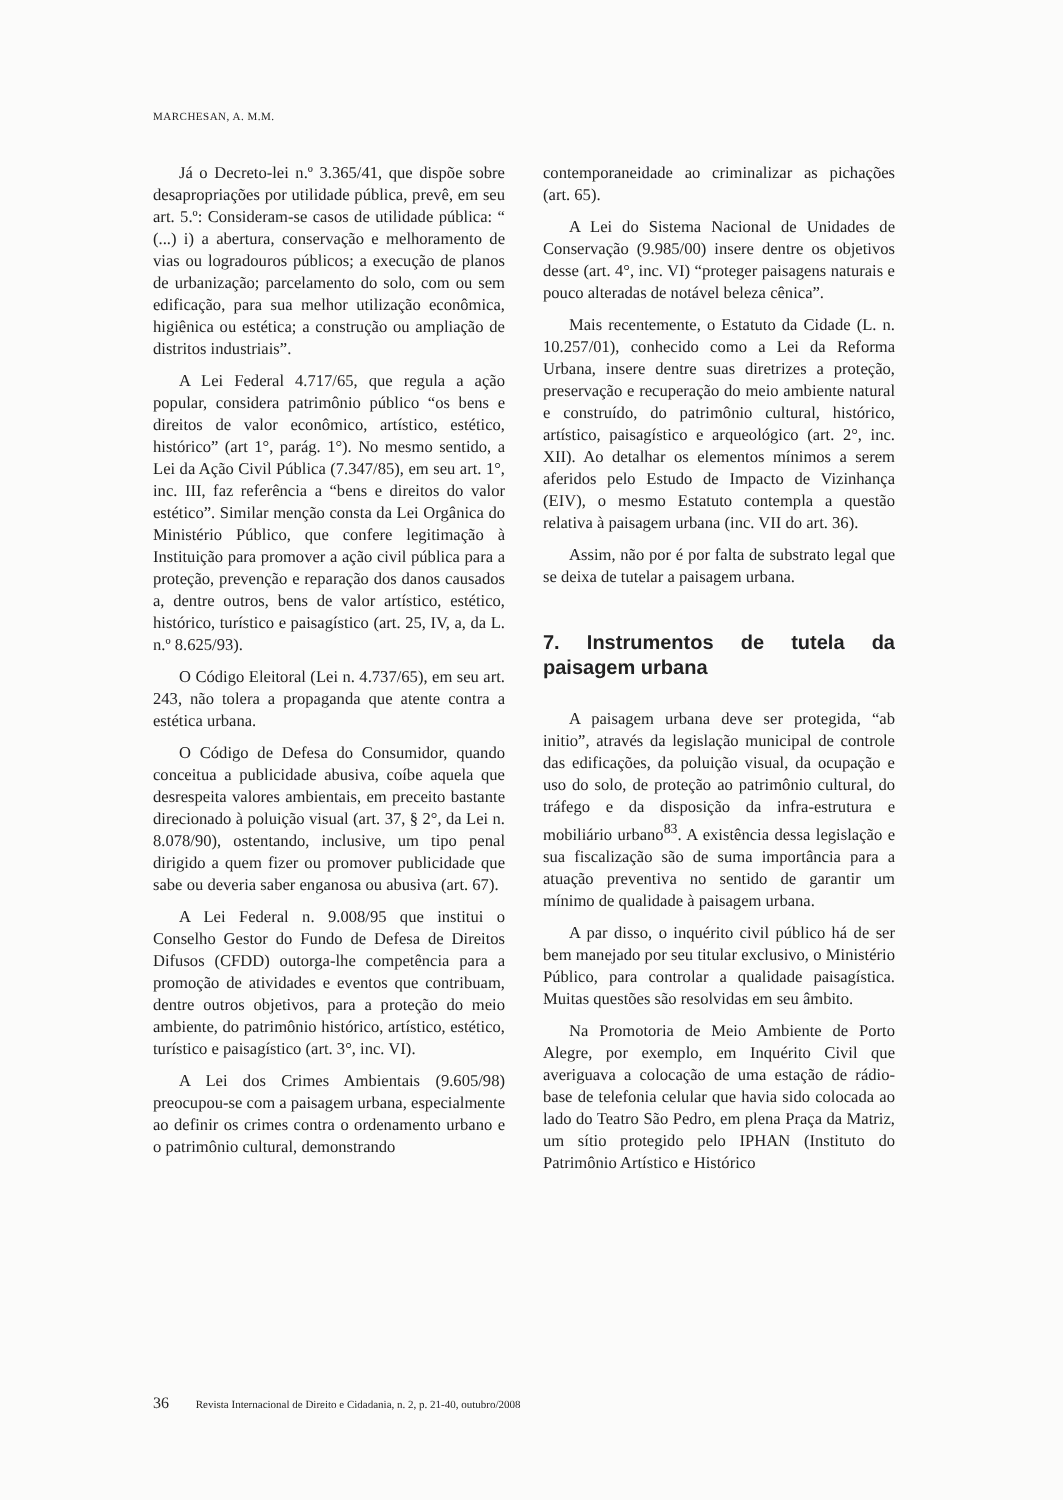MARCHESAN, A. M.M.
Já o Decreto-lei n.º 3.365/41, que dispõe sobre desapropriações por utilidade pública, prevê, em seu art. 5.º: Consideram-se casos de utilidade pública: “ (...) i) a abertura, conservação e melhoramento de vias ou logradouros públicos; a execução de planos de urbanização; parcelamento do solo, com ou sem edificação, para sua melhor utilização econômica, higiênica ou estética; a construção ou ampliação de distritos industriais”.
A Lei Federal 4.717/65, que regula a ação popular, considera patrimônio público “os bens e direitos de valor econômico, artístico, estético, histórico” (art 1°, parág. 1°). No mesmo sentido, a Lei da Ação Civil Pública (7.347/85), em seu art. 1°, inc. III, faz referência a “bens e direitos do valor estético”. Similar menção consta da Lei Orgânica do Ministério Público, que confere legitimação à Instituição para promover a ação civil pública para a proteção, prevenção e reparação dos danos causados a, dentre outros, bens de valor artístico, estético, histórico, turístico e paisagístico (art. 25, IV, a, da L. n.º 8.625/93).
O Código Eleitoral (Lei n. 4.737/65), em seu art. 243, não tolera a propaganda que atente contra a estética urbana.
O Código de Defesa do Consumidor, quando conceitua a publicidade abusiva, coíbe aquela que desrespeita valores ambientais, em preceito bastante direcionado à poluição visual (art. 37, § 2°, da Lei n. 8.078/90), ostentando, inclusive, um tipo penal dirigido a quem fizer ou promover publicidade que sabe ou deveria saber enganosa ou abusiva (art. 67).
A Lei Federal n. 9.008/95 que institui o Conselho Gestor do Fundo de Defesa de Direitos Difusos (CFDD) outorga-lhe competência para a promoção de atividades e eventos que contribuam, dentre outros objetivos, para a proteção do meio ambiente, do patrimônio histórico, artístico, estético, turístico e paisagístico (art. 3°, inc. VI).
A Lei dos Crimes Ambientais (9.605/98) preocupou-se com a paisagem urbana, especialmente ao definir os crimes contra o ordenamento urbano e o patrimônio cultural, demonstrando
contemporaneidade ao criminalizar as pichações (art. 65).
A Lei do Sistema Nacional de Unidades de Conservação (9.985/00) insere dentre os objetivos desse (art. 4°, inc. VI) “proteger paisagens naturais e pouco alteradas de notável beleza cênica”.
Mais recentemente, o Estatuto da Cidade (L. n. 10.257/01), conhecido como a Lei da Reforma Urbana, insere dentre suas diretrizes a proteção, preservação e recuperação do meio ambiente natural e construído, do patrimônio cultural, histórico, artístico, paisagístico e arqueológico (art. 2°, inc. XII). Ao detalhar os elementos mínimos a serem aferidos pelo Estudo de Impacto de Vizinhança (EIV), o mesmo Estatuto contempla a questão relativa à paisagem urbana (inc. VII do art. 36).
Assim, não por é por falta de substrato legal que se deixa de tutelar a paisagem urbana.
7. Instrumentos de tutela da paisagem urbana
A paisagem urbana deve ser protegida, “ab initio”, através da legislação municipal de controle das edificações, da poluição visual, da ocupação e uso do solo, de proteção ao patrimônio cultural, do tráfego e da disposição da infra-estrutura e mobiliário urbano<sup>83</sup>. A existência dessa legislação e sua fiscalização são de suma importância para a atuação preventiva no sentido de garantir um mínimo de qualidade à paisagem urbana.
A par disso, o inquérito civil público há de ser bem manejado por seu titular exclusivo, o Ministério Público, para controlar a qualidade paisagística. Muitas questões são resolvidas em seu âmbito.
Na Promotoria de Meio Ambiente de Porto Alegre, por exemplo, em Inquérito Civil que averiguava a colocação de uma estação de rádio-base de telefonia celular que havia sido colocada ao lado do Teatro São Pedro, em plena Praça da Matriz, um sítio protegido pelo IPHAN (Instituto do Patrimônio Artístico e Histórico
36 Revista Internacional de Direito e Cidadania, n. 2, p. 21-40, outubro/2008